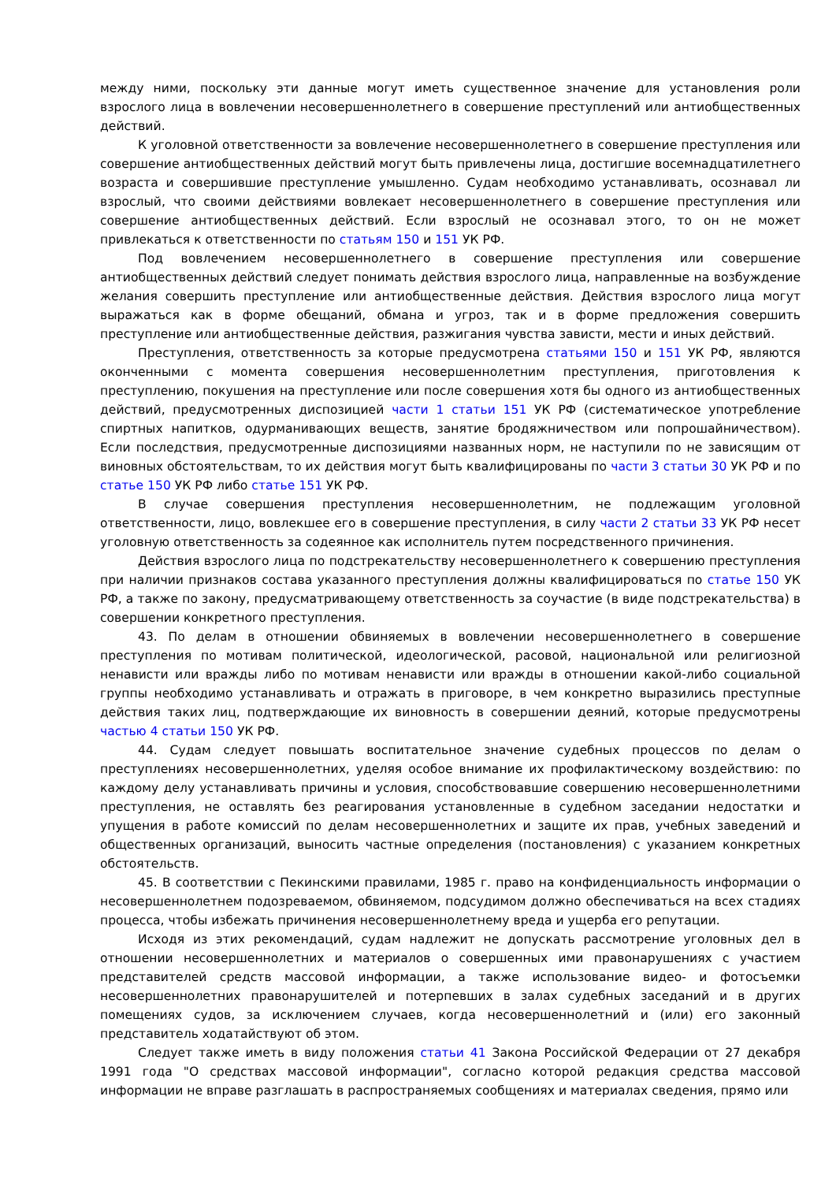между ними, поскольку эти данные могут иметь существенное значение для установления роли взрослого лица в вовлечении несовершеннолетнего в совершение преступлений или антиобщественных действий.
К уголовной ответственности за вовлечение несовершеннолетнего в совершение преступления или совершение антиобщественных действий могут быть привлечены лица, достигшие восемнадцатилетнего возраста и совершившие преступление умышленно. Судам необходимо устанавливать, осознавал ли взрослый, что своими действиями вовлекает несовершеннолетнего в совершение преступления или совершение антиобщественных действий. Если взрослый не осознавал этого, то он не может привлекаться к ответственности по статьям 150 и 151 УК РФ.
Под вовлечением несовершеннолетнего в совершение преступления или совершение антиобщественных действий следует понимать действия взрослого лица, направленные на возбуждение желания совершить преступление или антиобщественные действия. Действия взрослого лица могут выражаться как в форме обещаний, обмана и угроз, так и в форме предложения совершить преступление или антиобщественные действия, разжигания чувства зависти, мести и иных действий.
Преступления, ответственность за которые предусмотрена статьями 150 и 151 УК РФ, являются оконченными с момента совершения несовершеннолетним преступления, приготовления к преступлению, покушения на преступление или после совершения хотя бы одного из антиобщественных действий, предусмотренных диспозицией части 1 статьи 151 УК РФ (систематическое употребление спиртных напитков, одурманивающих веществ, занятие бродяжничеством или попрошайничеством). Если последствия, предусмотренные диспозициями названных норм, не наступили по не зависящим от виновных обстоятельствам, то их действия могут быть квалифицированы по части 3 статьи 30 УК РФ и по статье 150 УК РФ либо статье 151 УК РФ.
В случае совершения преступления несовершеннолетним, не подлежащим уголовной ответственности, лицо, вовлекшее его в совершение преступления, в силу части 2 статьи 33 УК РФ несет уголовную ответственность за содеянное как исполнитель путем посредственного причинения.
Действия взрослого лица по подстрекательству несовершеннолетнего к совершению преступления при наличии признаков состава указанного преступления должны квалифицироваться по статье 150 УК РФ, а также по закону, предусматривающему ответственность за соучастие (в виде подстрекательства) в совершении конкретного преступления.
43. По делам в отношении обвиняемых в вовлечении несовершеннолетнего в совершение преступления по мотивам политической, идеологической, расовой, национальной или религиозной ненависти или вражды либо по мотивам ненависти или вражды в отношении какой-либо социальной группы необходимо устанавливать и отражать в приговоре, в чем конкретно выразились преступные действия таких лиц, подтверждающие их виновность в совершении деяний, которые предусмотрены частью 4 статьи 150 УК РФ.
44. Судам следует повышать воспитательное значение судебных процессов по делам о преступлениях несовершеннолетних, уделяя особое внимание их профилактическому воздействию: по каждому делу устанавливать причины и условия, способствовавшие совершению несовершеннолетними преступления, не оставлять без реагирования установленные в судебном заседании недостатки и упущения в работе комиссий по делам несовершеннолетних и защите их прав, учебных заведений и общественных организаций, выносить частные определения (постановления) с указанием конкретных обстоятельств.
45. В соответствии с Пекинскими правилами, 1985 г. право на конфиденциальность информации о несовершеннолетнем подозреваемом, обвиняемом, подсудимом должно обеспечиваться на всех стадиях процесса, чтобы избежать причинения несовершеннолетнему вреда и ущерба его репутации.
Исходя из этих рекомендаций, судам надлежит не допускать рассмотрение уголовных дел в отношении несовершеннолетних и материалов о совершенных ими правонарушениях с участием представителей средств массовой информации, а также использование видео- и фотосъемки несовершеннолетних правонарушителей и потерпевших в залах судебных заседаний и в других помещениях судов, за исключением случаев, когда несовершеннолетний и (или) его законный представитель ходатайствуют об этом.
Следует также иметь в виду положения статьи 41 Закона Российской Федерации от 27 декабря 1991 года "О средствах массовой информации", согласно которой редакция средства массовой информации не вправе разглашать в распространяемых сообщениях и материалах сведения, прямо или